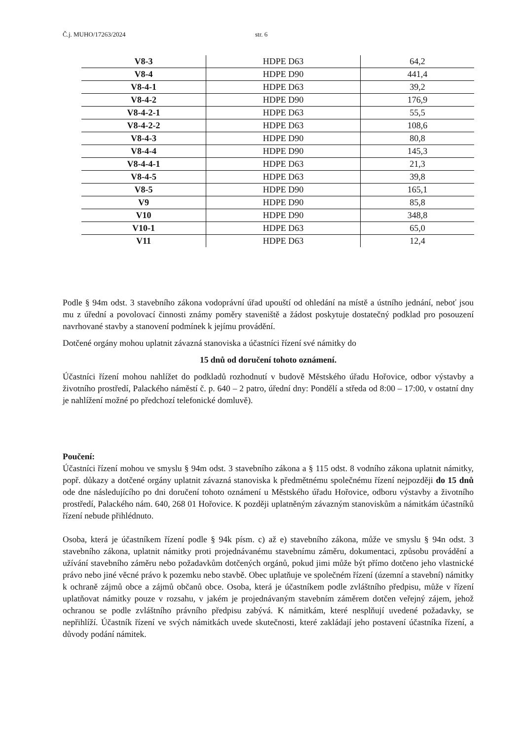Č.j. MUHO/17263/2024 str. 6
| V8-3 | HDPE D63 | 64,2 |
| V8-4 | HDPE D90 | 441,4 |
| V8-4-1 | HDPE D63 | 39,2 |
| V8-4-2 | HDPE D90 | 176,9 |
| V8-4-2-1 | HDPE D63 | 55,5 |
| V8-4-2-2 | HDPE D63 | 108,6 |
| V8-4-3 | HDPE D90 | 80,8 |
| V8-4-4 | HDPE D90 | 145,3 |
| V8-4-4-1 | HDPE D63 | 21,3 |
| V8-4-5 | HDPE D63 | 39,8 |
| V8-5 | HDPE D90 | 165,1 |
| V9 | HDPE D90 | 85,8 |
| V10 | HDPE D90 | 348,8 |
| V10-1 | HDPE D63 | 65,0 |
| V11 | HDPE D63 | 12,4 |
Podle § 94m odst. 3 stavebního zákona vodoprávní úřad upouští od ohledání na místě a ústního jednání, neboť jsou mu z úřední a povolovací činnosti známy poměry staveniště a žádost poskytuje dostatečný podklad pro posouzení navrhované stavby a stanovení podmínek k jejímu provádění.
Dotčené orgány mohou uplatnit závazná stanoviska a účastníci řízení své námitky do
15 dnů od doručení tohoto oznámení.
Účastníci řízení mohou nahlížet do podkladů rozhodnutí v budově Městského úřadu Hořovice, odbor výstavby a životního prostředí, Palackého náměstí č. p. 640 – 2 patro, úřední dny: Pondělí a středa od 8:00 – 17:00, v ostatní dny je nahlížení možné po předchozí telefonické domluvě).
Poučení:
Účastníci řízení mohou ve smyslu § 94m odst. 3 stavebního zákona a § 115 odst. 8 vodního zákona uplatnit námitky, popř. důkazy a dotčené orgány uplatnit závazná stanoviska k předmětnému společnému řízení nejpozději do 15 dnů ode dne následujícího po dni doručení tohoto oznámení u Městského úřadu Hořovice, odboru výstavby a životního prostředí, Palackého nám. 640, 268 01 Hořovice. K později uplatněným závazným stanoviskům a námitkám účastníků řízení nebude přihlédnuto.
Osoba, která je účastníkem řízení podle § 94k písm. c) až e) stavebního zákona, může ve smyslu § 94n odst. 3 stavebního zákona, uplatnit námitky proti projednávanému stavebnímu záměru, dokumentaci, způsobu provádění a užívání stavebního záměru nebo požadavkům dotčených orgánů, pokud jimi může být přímo dotčeno jeho vlastnické právo nebo jiné věcné právo k pozemku nebo stavbě. Obec uplatňuje ve společném řízení (územní a stavební) námitky k ochraně zájmů obce a zájmů občanů obce. Osoba, která je účastníkem podle zvláštního předpisu, může v řízení uplatňovat námitky pouze v rozsahu, v jakém je projednávaným stavebním záměrem dotčen veřejný zájem, jehož ochranou se podle zvláštního právního předpisu zabývá. K námitkám, které nesplňují uvedené požadavky, se nepřihlíží. Účastník řízení ve svých námitkách uvede skutečnosti, které zakládají jeho postavení účastníka řízení, a důvody podání námitek.